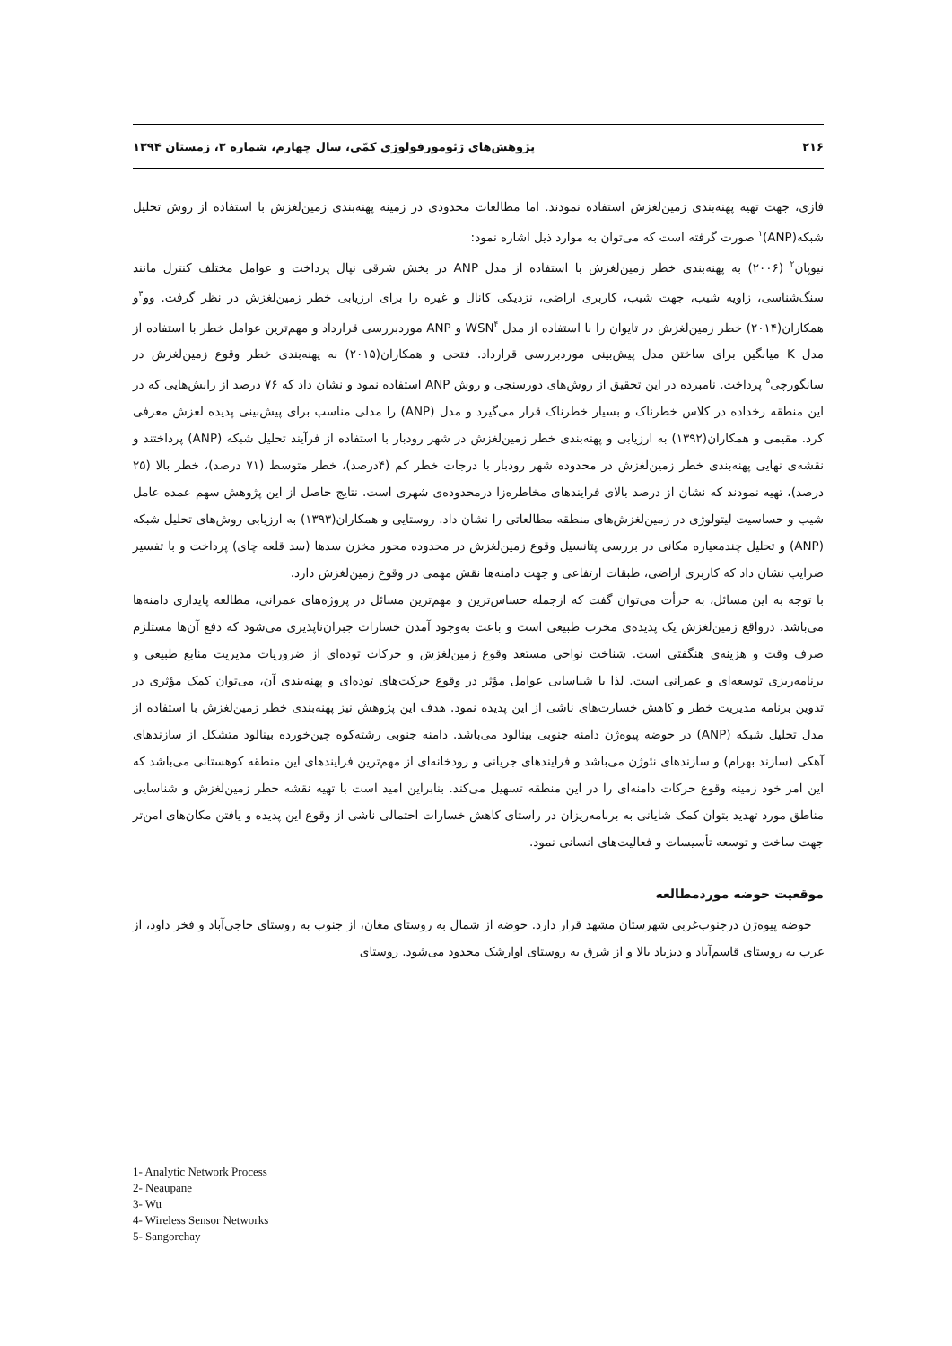۲۱۶ پژوهش‌های ژئومورفولوژی کمّی، سال چهارم، شماره ۳، زمستان ۱۳۹۴
فازی، جهت تهیه پهنه‌بندی زمین‌لغزش استفاده نمودند. اما مطالعات محدودی در زمینه پهنه‌بندی زمین‌لغزش با استفاده از روش تحلیل شبکه(ANP)<sup>۱</sup> صورت گرفته است که می‌توان به موارد ذیل اشاره نمود:
نیوپان<sup>۲</sup> (۲۰۰۶) به پهنه‌بندی خطر زمین‌لغزش با استفاده از مدل ANP در بخش شرقی نپال پرداخت و عوامل مختلف کنترل مانند سنگ‌شناسی، زاویه شیب، جهت شیب، کاربری اراضی، نزدیکی کانال و غیره را برای ارزیابی خطر زمین‌لغزش در نظر گرفت. وو<sup>۳</sup>و همکاران(۲۰۱۴) خطر زمین‌لغزش در تایوان را با استفاده از مدل WSN<sup>۴</sup> و ANP موردبررسی قرارداد و مهم‌ترین عوامل خطر با استفاده از مدل K میانگین برای ساختن مدل پیش‌بینی موردبررسی قرارداد. فتحی و همکاران(۲۰۱۵) به پهنه‌بندی خطر وقوع زمین‌لغزش در سانگورچی<sup>۵</sup> پرداخت. نامبرده در این تحقیق از روش‌های دورسنجی و روش ANP استفاده نمود و نشان داد که ۷۶ درصد از رانش‌هایی که در این منطقه رخداده در کلاس خطرناک و بسیار خطرناک قرار می‌گیرد و مدل (ANP) را مدلی مناسب برای پیش‌بینی پدیده لغزش معرفی کرد. مقیمی و همکاران(۱۳۹۲) به ارزیابی و پهنه‌بندی خطر زمین‌لغزش در شهر رودبار با استفاده از فرآیند تحلیل شبکه (ANP) پرداختند و نقشه‌ی نهایی پهنه‌بندی خطر زمین‌لغزش در محدوده شهر رودبار با درجات خطر کم (۴درصد)، خطر متوسط (۷۱ درصد)، خطر بالا (۲۵ درصد)، تهیه نمودند که نشان از درصد بالای فرایندهای مخاطره‌زا درمحدوده‌ی شهری است. نتایج حاصل از این پژوهش سهم عمده عامل شیب و حساسیت لیتولوژی در زمین‌لغزش‌های منطقه مطالعاتی را نشان داد. روستایی و همکاران(۱۳۹۳) به ارزیابی روش‌های تحلیل شبکه (ANP) و تحلیل چندمعیاره مکانی در بررسی پتانسیل وقوع زمین‌لغزش در محدوده محور مخزن سدها (سد قلعه چای) پرداخت و با تفسیر ضرایب نشان داد که کاربری اراضی، طبقات ارتفاعی و جهت دامنه‌ها نقش مهمی در وقوع زمین‌لغزش دارد.
با توجه به این مسائل، به جرأت می‌توان گفت که ازجمله حساس‌ترین و مهم‌ترین مسائل در پروژه‌های عمرانی، مطالعه پایداری دامنه‌ها می‌باشد. درواقع زمین‌لغزش یک پدیده‌ی مخرب طبیعی است و باعث به‌وجود آمدن خسارات جبران‌ناپذیری می‌شود که دفع آن‌ها مستلزم صرف وقت و هزینه‌ی هنگفتی است. شناخت نواحی مستعد وقوع زمین‌لغزش و حرکات توده‌ای از ضروریات مدیریت منابع طبیعی و برنامه‌ریزی توسعه‌ای و عمرانی است. لذا با شناسایی عوامل مؤثر در وقوع حرکت‌های توده‌ای و پهنه‌بندی آن، می‌توان کمک مؤثری در تدوین برنامه مدیریت خطر و کاهش خسارت‌های ناشی از این پدیده نمود. هدف این پژوهش نیز پهنه‌بندی خطر زمین‌لغزش با استفاده از مدل تحلیل شبکه (ANP) در حوضه پیوه‌ژن دامنه جنوبی بینالود می‌باشد. دامنه جنوبی رشته‌کوه چین‌خورده بینالود متشکل از سازندهای آهکی (سازند بهرام) و سازندهای نئوژن می‌باشد و فرایندهای جریانی و رودخانه‌ای از مهم‌ترین فرایندهای این منطقه کوهستانی می‌باشد که این امر خود زمینه وقوع حرکات دامنه‌ای را در این منطقه تسهیل می‌کند. بنابراین امید است با تهیه نقشه خطر زمین‌لغزش و شناسایی مناطق مورد تهدید بتوان کمک شایانی به برنامه‌ریزان در راستای کاهش خسارات احتمالی ناشی از وقوع این پدیده و یافتن مکان‌های امن‌تر جهت ساخت و توسعه تأسیسات و فعالیت‌های انسانی نمود.
موقعیت حوضه موردمطالعه
حوضه پیوه‌ژن درجنوب‌غربی شهرستان مشهد قرار دارد. حوضه از شمال به روستای مغان، از جنوب به روستای حاجی‌آباد و فخر داود، از غرب به روستای قاسم‌آباد و دیزباد بالا و از شرق به روستای اوارشک محدود می‌شود. روستای
1- Analytic Network Process
2- Neaupane
3- Wu
4- Wireless Sensor Networks
5- Sangorchay